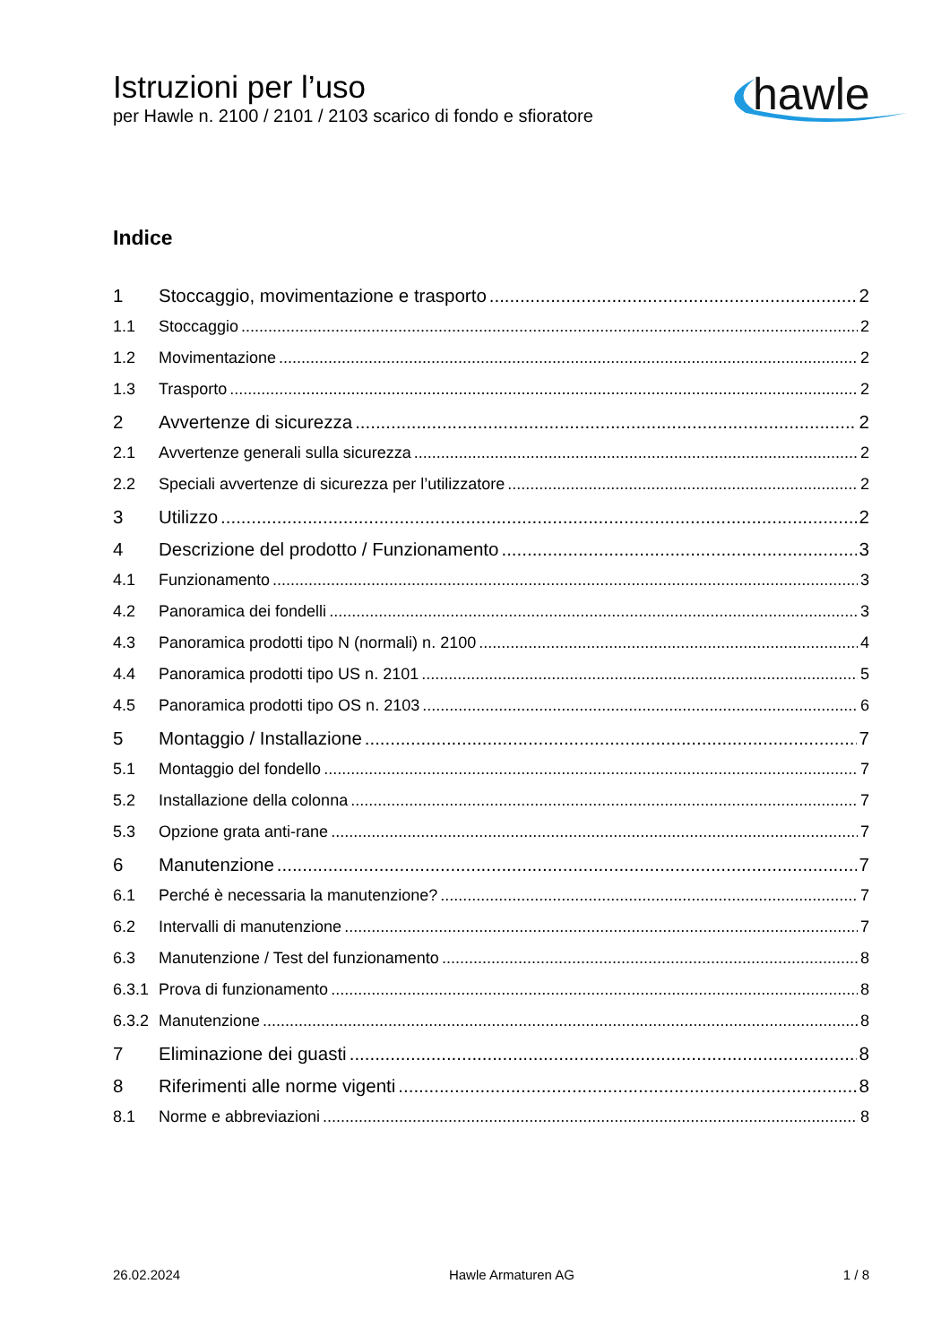Istruzioni per l’uso
per Hawle n. 2100 / 2101 / 2103 scarico di fondo e sfioratore
hawle
Indice
1 Stoccaggio, movimentazione e trasporto 2
1.1 Stoccaggio 2
1.2 Movimentazione 2
1.3 Trasporto 2
2 Avvertenze di sicurezza 2
2.1 Avvertenze generali sulla sicurezza 2
2.2 Speciali avvertenze di sicurezza per l’utilizzatore 2
3 Utilizzo 2
4 Descrizione del prodotto / Funzionamento 3
4.1 Funzionamento 3
4.2 Panoramica dei fondelli 3
4.3 Panoramica prodotti tipo N (normali) n. 2100 4
4.4 Panoramica prodotti tipo US n. 2101 5
4.5 Panoramica prodotti tipo OS n. 2103 6
5 Montaggio / Installazione 7
5.1 Montaggio del fondello 7
5.2 Installazione della colonna 7
5.3 Opzione grata anti-rane 7
6 Manutenzione 7
6.1 Perché è necessaria la manutenzione? 7
6.2 Intervalli di manutenzione 7
6.3 Manutenzione / Test del funzionamento 8
6.3.1 Prova di funzionamento 8
6.3.2 Manutenzione 8
7 Eliminazione dei guasti 8
8 Riferimenti alle norme vigenti 8
8.1 Norme e abbreviazioni 8
26.02.2024 Hawle Armaturen AG 1 / 8